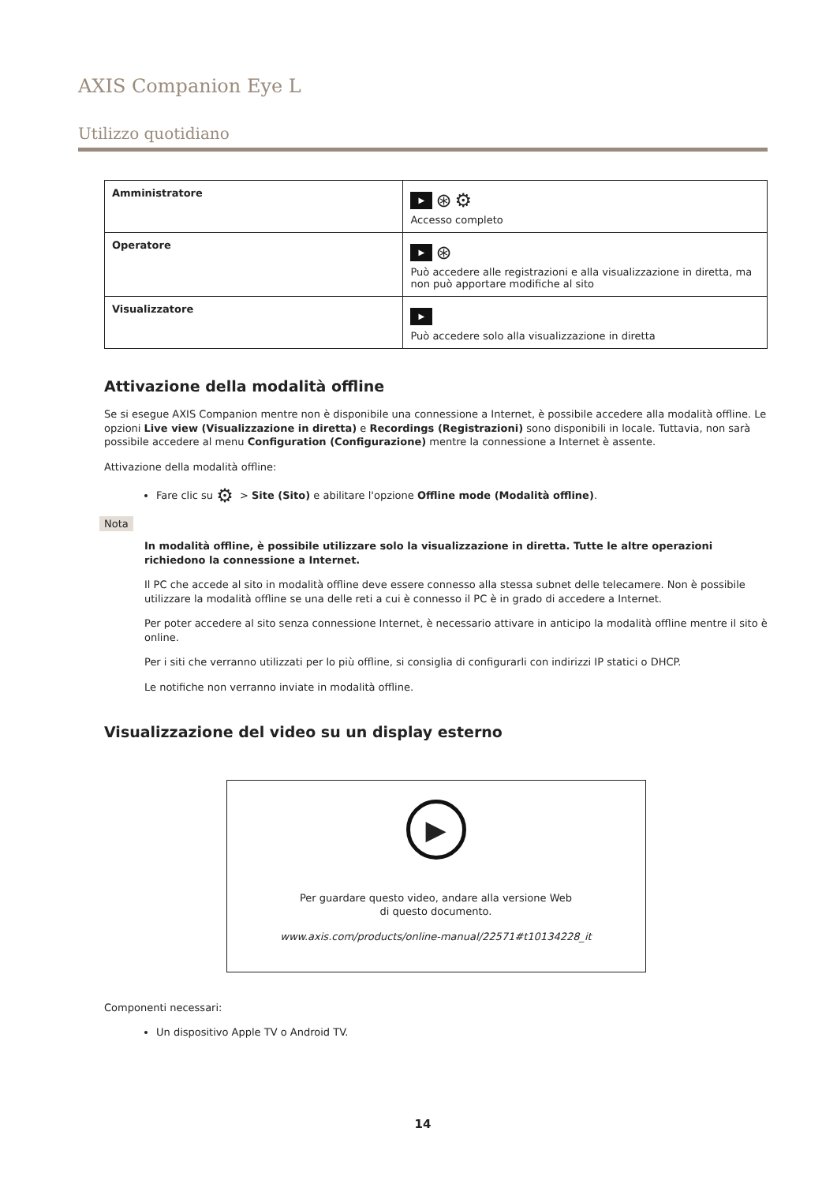AXIS Companion Eye L
Utilizzo quotidiano
| Amministratore | ▶ ⊛ ⚙ Accesso completo |
| Operatore | ▶ ⊛ Può accedere alle registrazioni e alla visualizzazione in diretta, ma non può apportare modifiche al sito |
| Visualizzatore | ▶ Può accedere solo alla visualizzazione in diretta |
Attivazione della modalità offline
Se si esegue AXIS Companion mentre non è disponibile una connessione a Internet, è possibile accedere alla modalità offline. Le opzioni Live view (Visualizzazione in diretta) e Recordings (Registrazioni) sono disponibili in locale. Tuttavia, non sarà possibile accedere al menu Configuration (Configurazione) mentre la connessione a Internet è assente.
Attivazione della modalità offline:
Fare clic su ⚙ > Site (Sito) e abilitare l'opzione Offline mode (Modalità offline).
Nota
In modalità offline, è possibile utilizzare solo la visualizzazione in diretta. Tutte le altre operazioni richiedono la connessione a Internet.
Il PC che accede al sito in modalità offline deve essere connesso alla stessa subnet delle telecamere. Non è possibile utilizzare la modalità offline se una delle reti a cui è connesso il PC è in grado di accedere a Internet.
Per poter accedere al sito senza connessione Internet, è necessario attivare in anticipo la modalità offline mentre il sito è online.
Per i siti che verranno utilizzati per lo più offline, si consiglia di configurarli con indirizzi IP statici o DHCP.
Le notifiche non verranno inviate in modalità offline.
Visualizzazione del video su un display esterno
▶
Per guardare questo video, andare alla versione Web
di questo documento.
www.axis.com/products/online-manual/22571#t10134228_it
Componenti necessari:
Un dispositivo Apple TV o Android TV.
14